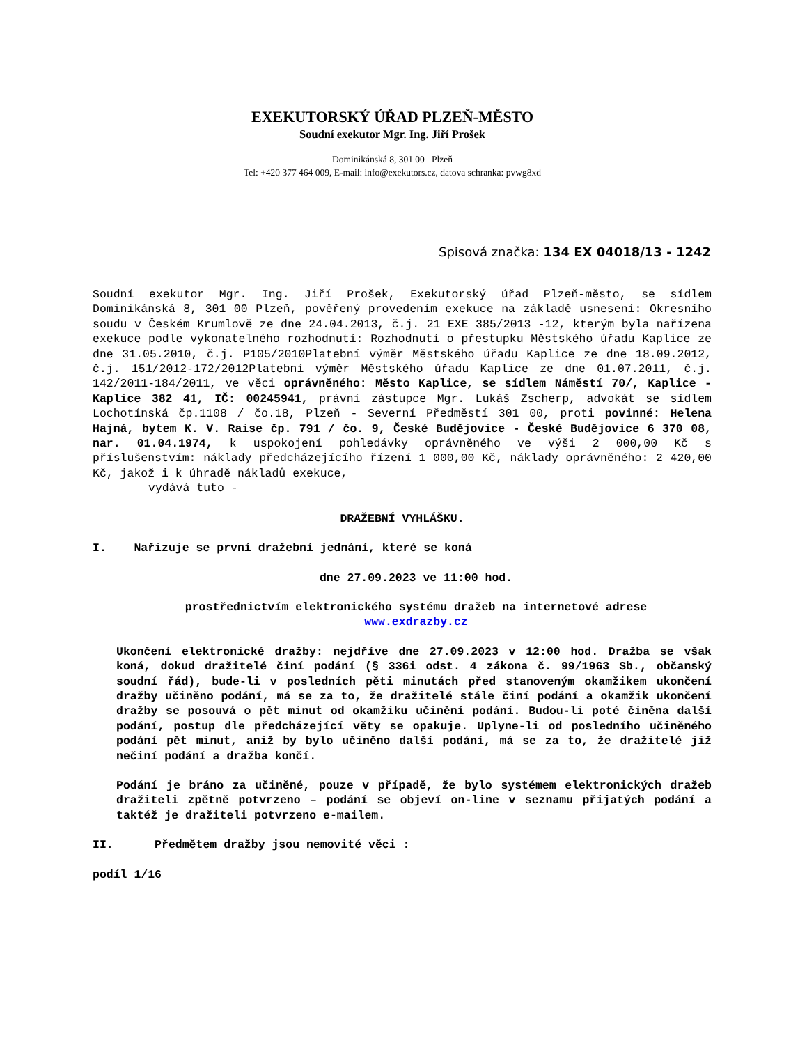EXEKUTORSKÝ ÚŘAD PLZEŇ-MĚSTO
Soudní exekutor Mgr. Ing. Jiří Prošek
Dominikánská 8, 301 00 Plzeň
Tel: +420 377 464 009, E-mail: info@exekutors.cz, datova schranka: pvwg8xd
Spisová značka: 134 EX 04018/13 - 1242
Soudní exekutor Mgr. Ing. Jiří Prošek, Exekutorský úřad Plzeň-město, se sídlem Dominikánská 8, 301 00 Plzeň, pověřený provedením exekuce na základě usnesení: Okresního soudu v Českém Krumlově ze dne 24.04.2013, č.j. 21 EXE 385/2013 -12, kterým byla nařízena exekuce podle vykonatelného rozhodnutí: Rozhodnutí o přestupku Městského úřadu Kaplice ze dne 31.05.2010, č.j. P105/2010Platební výměr Městského úřadu Kaplice ze dne 18.09.2012, č.j. 151/2012-172/2012Platební výměr Městského úřadu Kaplice ze dne 01.07.2011, č.j. 142/2011-184/2011, ve věci oprávněného: Město Kaplice, se sídlem Náměstí 70/, Kaplice - Kaplice 382 41, IČ: 00245941, právní zástupce Mgr. Lukáš Zscherp, advokát se sídlem Lochotínská čp.1108 / čo.18, Plzeň - Severní Předměstí 301 00, proti povinné: Helena Hajná, bytem K. V. Raise čp. 791 / čo. 9, České Budějovice - České Budějovice 6 370 08, nar. 01.04.1974, k uspokojení pohledávky oprávněného ve výši 2 000,00 Kč s příslušenstvím: náklady předcházejícího řízení 1 000,00 Kč, náklady oprávněného: 2 420,00 Kč, jakož i k úhradě nákladů exekuce,
vydává tuto -
DRAŽEBNÍ VYHLÁŠKU.
I. Nařizuje se první dražební jednání, které se koná
dne 27.09.2023 ve 11:00 hod.
prostřednictvím elektronického systému dražeb na internetové adrese
www.exdrazby.cz
Ukončení elektronické dražby: nejdříve dne 27.09.2023 v 12:00 hod. Dražba se však koná, dokud dražitelé činí podání (§ 336i odst. 4 zákona č. 99/1963 Sb., občanský soudní řád), bude-li v posledních pěti minutách před stanoveným okamžikem ukončení dražby učiněno podání, má se za to, že dražitelé stále činí podání a okamžik ukončení dražby se posouvá o pět minut od okamžiku učinění podání. Budou-li poté činěna další podání, postup dle předcházející věty se opakuje. Uplyne-li od posledního učiněného podání pět minut, aniž by bylo učiněno další podání, má se za to, že dražitelé již nečiní podání a dražba končí.
Podání je bráno za učiněné, pouze v případě, že bylo systémem elektronických dražeb dražiteli zpětně potvrzeno – podání se objeví on-line v seznamu přijatých podání a taktéž je dražiteli potvrzeno e-mailem.
II. Předmětem dražby jsou nemovité věci :
podíl 1/16